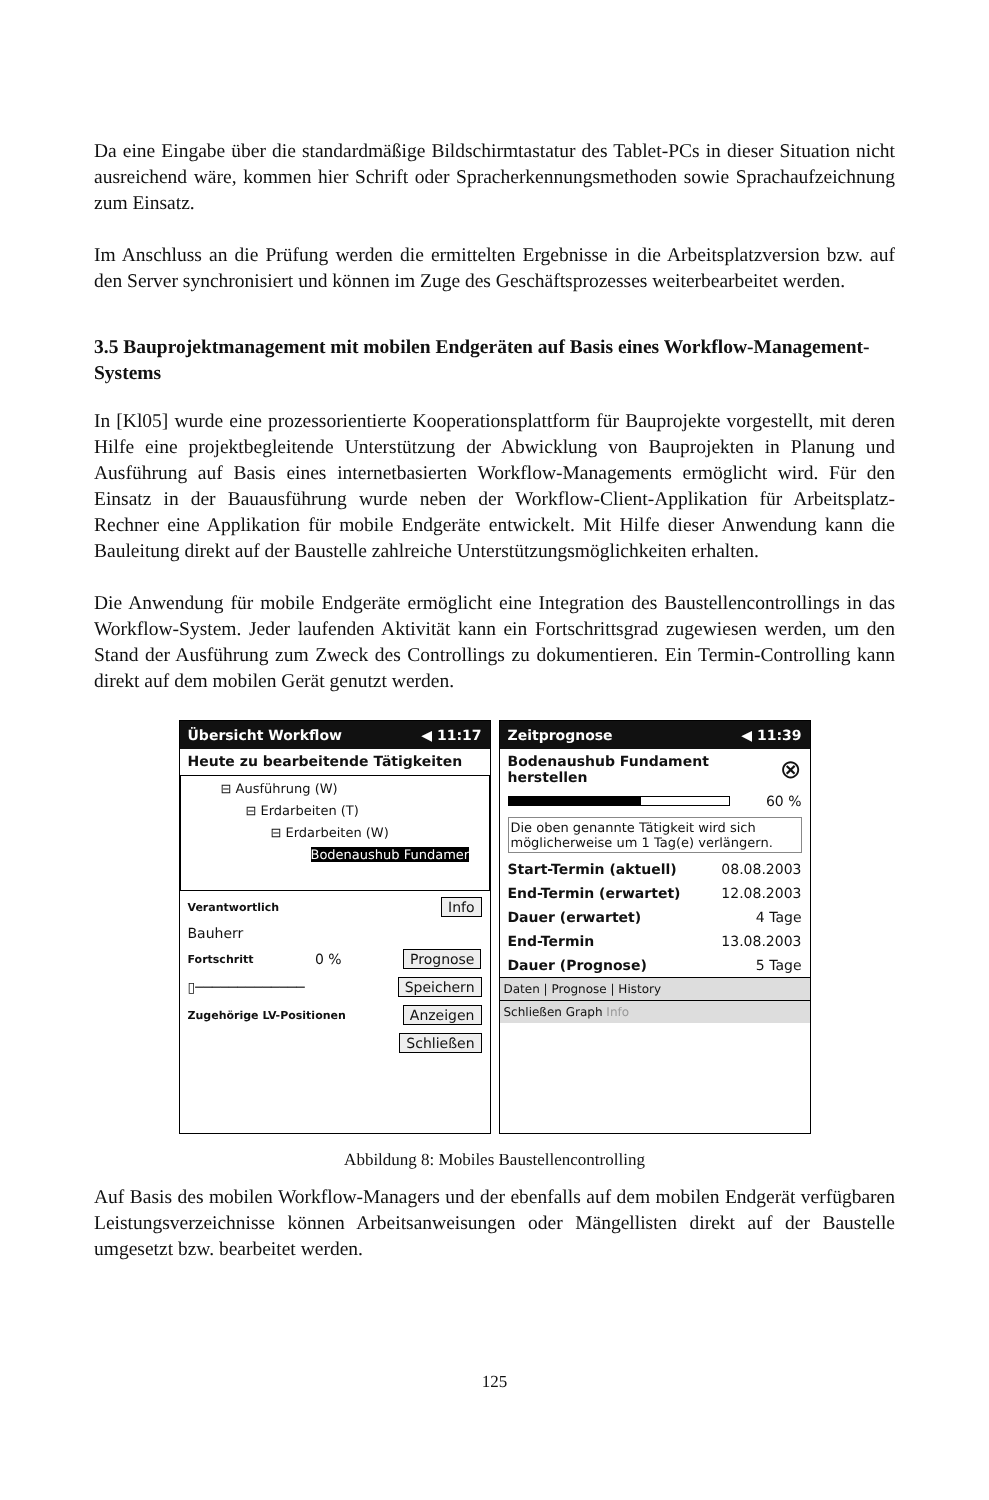Da eine Eingabe über die standardmäßige Bildschirmtastatur des Tablet-PCs in dieser Situation nicht ausreichend wäre, kommen hier Schrift oder Spracherkennungsmethoden sowie Sprachaufzeichnung zum Einsatz.
Im Anschluss an die Prüfung werden die ermittelten Ergebnisse in die Arbeitsplatzversion bzw. auf den Server synchronisiert und können im Zuge des Geschäftsprozesses weiterbearbeitet werden.
3.5 Bauprojektmanagement mit mobilen Endgeräten auf Basis eines Workflow-Management-Systems
In [Kl05] wurde eine prozessorientierte Kooperationsplattform für Bauprojekte vorgestellt, mit deren Hilfe eine projektbegleitende Unterstützung der Abwicklung von Bauprojekten in Planung und Ausführung auf Basis eines internetbasierten Workflow-Managements ermöglicht wird. Für den Einsatz in der Bauausführung wurde neben der Workflow-Client-Applikation für Arbeitsplatz-Rechner eine Applikation für mobile Endgeräte entwickelt. Mit Hilfe dieser Anwendung kann die Bauleitung direkt auf der Baustelle zahlreiche Unterstützungsmöglichkeiten erhalten.
Die Anwendung für mobile Endgeräte ermöglicht eine Integration des Baustellencontrollings in das Workflow-System. Jeder laufenden Aktivität kann ein Fortschrittsgrad zugewiesen werden, um den Stand der Ausführung zum Zweck des Controllings zu dokumentieren. Ein Termin-Controlling kann direkt auf dem mobilen Gerät genutzt werden.
Übersicht Workflow ◀ 11:17
Heute zu bearbeitende Tätigkeiten
⊟ Ausführung (W)
⊟ Erdarbeiten (T)
⊟ Erdarbeiten (W)
Bodenaushub Fundamer
Verantwortlich Info
Bauherr
Fortschritt 0 % Prognose
▯───────────── Speichern
Zugehörige LV-Positionen Anzeigen
Schließen
Zeitprognose ◀ 11:39
Bodenaushub Fundament
herstellen ⊗
60 %
Die oben genannte Tätigkeit wird sich möglicherweise um 1 Tag(e) verlängern.
Start-Termin (aktuell) 08.08.2003
End-Termin (erwartet) 12.08.2003
Dauer (erwartet) 4 Tage
End-Termin 13.08.2003
Dauer (Prognose) 5 Tage
Daten | Prognose | History
Schließen Graph Info
Abbildung 8: Mobiles Baustellencontrolling
Auf Basis des mobilen Workflow-Managers und der ebenfalls auf dem mobilen Endgerät verfügbaren Leistungsverzeichnisse können Arbeitsanweisungen oder Mängellisten direkt auf der Baustelle umgesetzt bzw. bearbeitet werden.
125